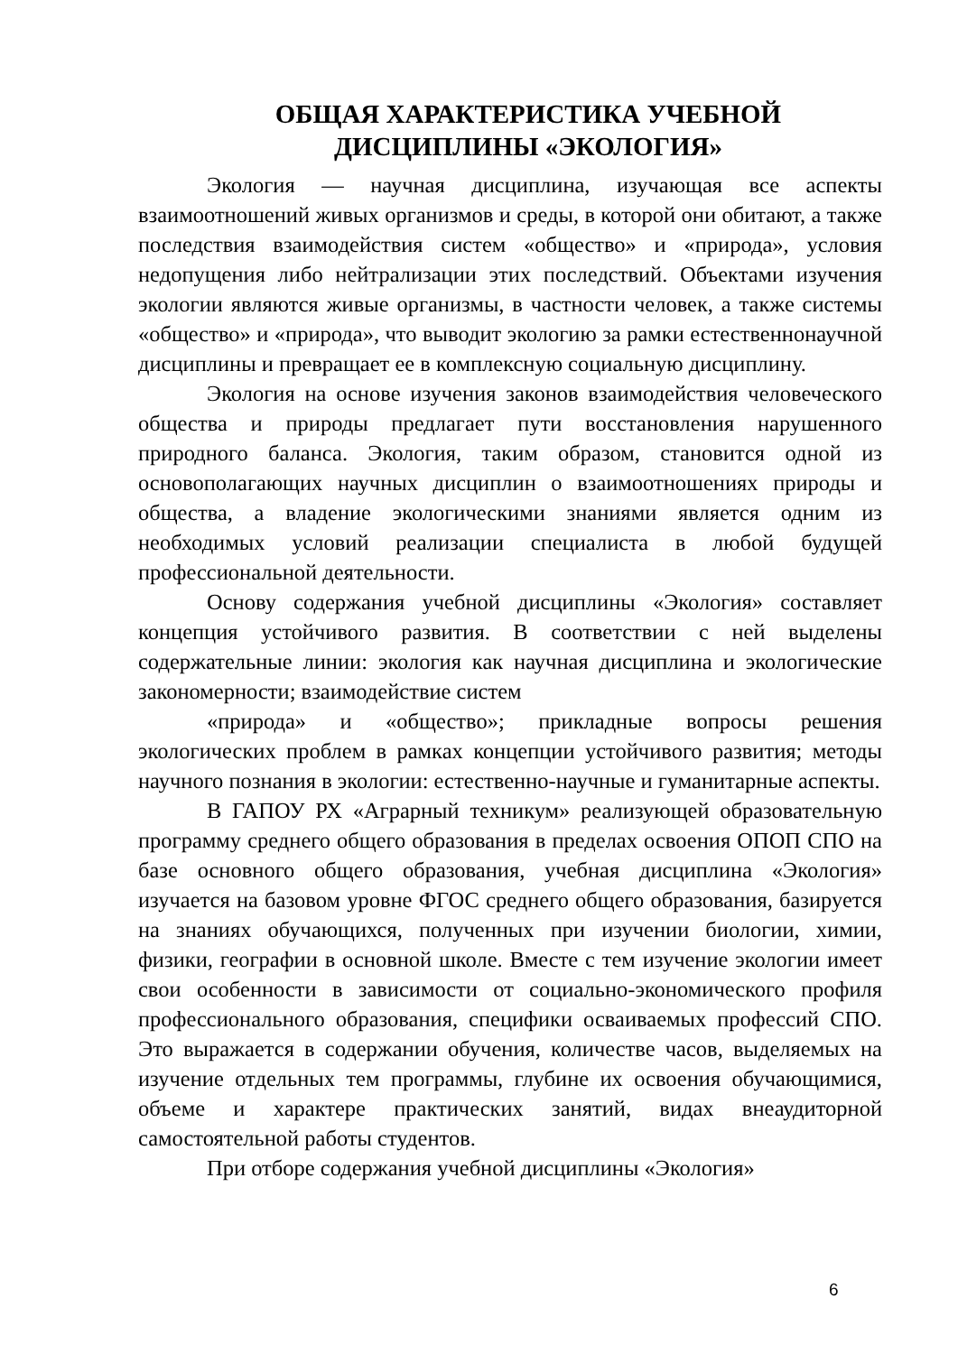ОБЩАЯ ХАРАКТЕРИСТИКА УЧЕБНОЙ ДИСЦИПЛИНЫ «ЭКОЛОГИЯ»
Экология — научная дисциплина, изучающая все аспекты взаимоотношений живых организмов и среды, в которой они обитают, а также последствия взаимодействия систем «общество» и «природа», условия недопущения либо нейтрализации этих последствий. Объектами изучения экологии являются живые организмы, в частности человек, а также системы «общество» и «природа», что выводит экологию за рамки естественнонаучной дисциплины и превращает ее в комплексную социальную дисциплину.
Экология на основе изучения законов взаимодействия человеческого общества и природы предлагает пути восстановления нарушенного природного баланса. Экология, таким образом, становится одной из основополагающих научных дисциплин о взаимоотношениях природы и общества, а владение экологическими знаниями является одним из необходимых условий реализации специалиста в любой будущей профессиональной деятельности.
Основу содержания учебной дисциплины «Экология» составляет концепция устойчивого развития. В соответствии с ней выделены содержательные линии: экология как научная дисциплина и экологические закономерности; взаимодействие систем
«природа» и «общество»; прикладные вопросы решения экологических проблем в рамках концепции устойчивого развития; методы научного познания в экологии: естественно-научные и гуманитарные аспекты.
В ГАПОУ РХ «Аграрный техникум» реализующей образовательную программу среднего общего образования в пределах освоения ОПОП СПО на базе основного общего образования, учебная дисциплина «Экология» изучается на базовом уровне ФГОС среднего общего образования, базируется на знаниях обучающихся, полученных при изучении биологии, химии, физики, географии в основной школе. Вместе с тем изучение экологии имеет свои особенности в зависимости от социально-экономического профиля профессионального образования, специфики осваиваемых профессий СПО. Это выражается в содержании обучения, количестве часов, выделяемых на изучение отдельных тем программы, глубине их освоения обучающимися, объеме и характере практических занятий, видах внеаудиторной самостоятельной работы студентов.
При отборе содержания учебной дисциплины «Экология»
6